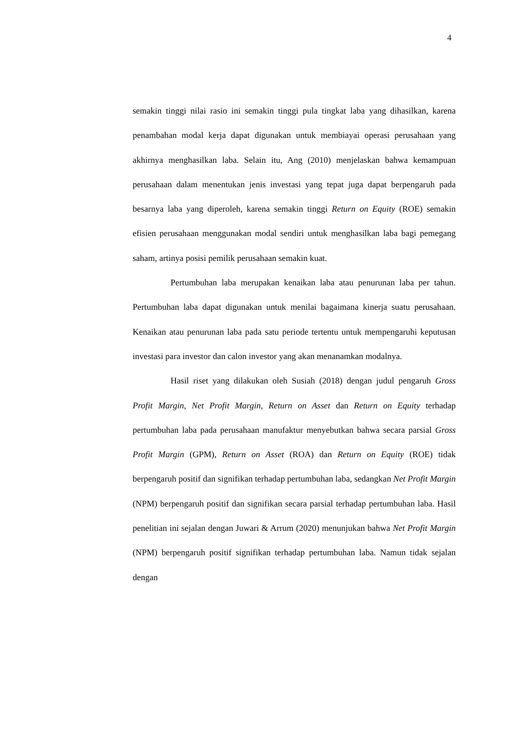4
semakin tinggi nilai rasio ini semakin tinggi pula tingkat laba yang dihasilkan, karena penambahan modal kerja dapat digunakan untuk membiayai operasi perusahaan yang akhirnya menghasilkan laba. Selain itu, Ang (2010) menjelaskan bahwa kemampuan perusahaan dalam menentukan jenis investasi yang tepat juga dapat berpengaruh pada besarnya laba yang diperoleh, karena semakin tinggi Return on Equity (ROE) semakin efisien perusahaan menggunakan modal sendiri untuk menghasilkan laba bagi pemegang saham, artinya posisi pemilik perusahaan semakin kuat.
Pertumbuhan laba merupakan kenaikan laba atau penurunan laba per tahun. Pertumbuhan laba dapat digunakan untuk menilai bagaimana kinerja suatu perusahaan. Kenaikan atau penurunan laba pada satu periode tertentu untuk mempengaruhi keputusan investasi para investor dan calon investor yang akan menanamkan modalnya.
Hasil riset yang dilakukan oleh Susiah (2018) dengan judul pengaruh Gross Profit Margin, Net Profit Margin, Return on Asset dan Return on Equity terhadap pertumbuhan laba pada perusahaan manufaktur menyebutkan bahwa secara parsial Gross Profit Margin (GPM), Return on Asset (ROA) dan Return on Equity (ROE) tidak berpengaruh positif dan signifikan terhadap pertumbuhan laba, sedangkan Net Profit Margin (NPM) berpengaruh positif dan signifikan secara parsial terhadap pertumbuhan laba. Hasil penelitian ini sejalan dengan Juwari & Arrum (2020) menunjukan bahwa Net Profit Margin (NPM) berpengaruh positif signifikan terhadap pertumbuhan laba. Namun tidak sejalan dengan